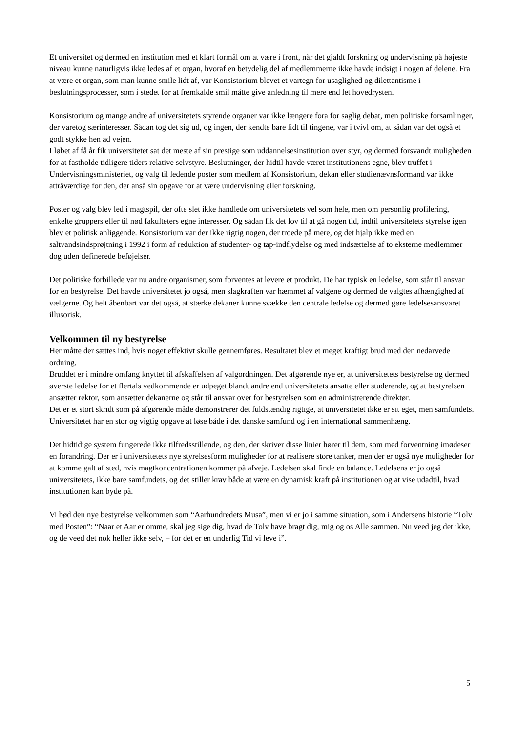Et universitet og dermed en institution med et klart formål om at være i front, når det gjaldt forskning og undervisning på højeste niveau kunne naturligvis ikke ledes af et organ, hvoraf en betydelig del af medlemmerne ikke havde indsigt i nogen af delene. Fra at være et organ, som man kunne smile lidt af, var Konsistorium blevet et vartegn for usaglighed og dilettantisme i beslutningsprocesser, som i stedet for at fremkalde smil måtte give anledning til mere end let hovedrysten.
Konsistorium og mange andre af universitetets styrende organer var ikke længere fora for saglig debat, men politiske forsamlinger, der varetog særinteresser. Sådan tog det sig ud, og ingen, der kendte bare lidt til tingene, var i tvivl om, at sådan var det også et godt stykke hen ad vejen.
I løbet af få år fik universitetet sat det meste af sin prestige som uddannelsesinstitution over styr, og dermed forsvandt muligheden for at fastholde tidligere tiders relative selvstyre. Beslutninger, der hidtil havde været institutionens egne, blev truffet i Undervisningsministeriet, og valg til ledende poster som medlem af Konsistorium, dekan eller studienævnsformand var ikke attråværdige for den, der anså sin opgave for at være undervisning eller forskning.
Poster og valg blev led i magtspil, der ofte slet ikke handlede om universitetets vel som hele, men om personlig profilering, enkelte gruppers eller til nød fakulteters egne interesser. Og sådan fik det lov til at gå nogen tid, indtil universitetets styrelse igen blev et politisk anliggende. Konsistorium var der ikke rigtig nogen, der troede på mere, og det hjalp ikke med en saltvandsindsprøjtning i 1992 i form af reduktion af studenter- og tap-indflydelse og med indsættelse af to eksterne medlemmer dog uden definerede beføjelser.
Det politiske forbillede var nu andre organismer, som forventes at levere et produkt. De har typisk en ledelse, som står til ansvar for en bestyrelse. Det havde universitetet jo også, men slagkraften var hæmmet af valgene og dermed de valgtes afhængighed af vælgerne. Og helt åbenbart var det også, at stærke dekaner kunne svække den centrale ledelse og dermed gøre ledelsesansvaret illusorisk.
Velkommen til ny bestyrelse
Her måtte der sættes ind, hvis noget effektivt skulle gennemføres. Resultatet blev et meget kraftigt brud med den nedarvede ordning.
Bruddet er i mindre omfang knyttet til afskaffelsen af valgordningen. Det afgørende nye er, at universitetets bestyrelse og dermed øverste ledelse for et flertals vedkommende er udpeget blandt andre end universitetets ansatte eller studerende, og at bestyrelsen ansætter rektor, som ansætter dekanerne og står til ansvar over for bestyrelsen som en administrerende direktør.
Det er et stort skridt som på afgørende måde demonstrerer det fuldstændig rigtige, at universitetet ikke er sit eget, men samfundets. Universitetet har en stor og vigtig opgave at løse både i det danske samfund og i en international sammenhæng.
Det hidtidige system fungerede ikke tilfredsstillende, og den, der skriver disse linier hører til dem, som med forventning imødeser en forandring. Der er i universitetets nye styrelsesform muligheder for at realisere store tanker, men der er også nye muligheder for at komme galt af sted, hvis magtkoncentrationen kommer på afveje. Ledelsen skal finde en balance. Ledelsens er jo også universitetets, ikke bare samfundets, og det stiller krav både at være en dynamisk kraft på institutionen og at vise udadtil, hvad institutionen kan byde på.
Vi bød den nye bestyrelse velkommen som “Aarhundredets Musa”, men vi er jo i samme situation, som i Andersens historie “Tolv med Posten”: “Naar et Aar er omme, skal jeg sige dig, hvad de Tolv have bragt dig, mig og os Alle sammen. Nu veed jeg det ikke, og de veed det nok heller ikke selv, – for det er en underlig Tid vi leve i”.
5